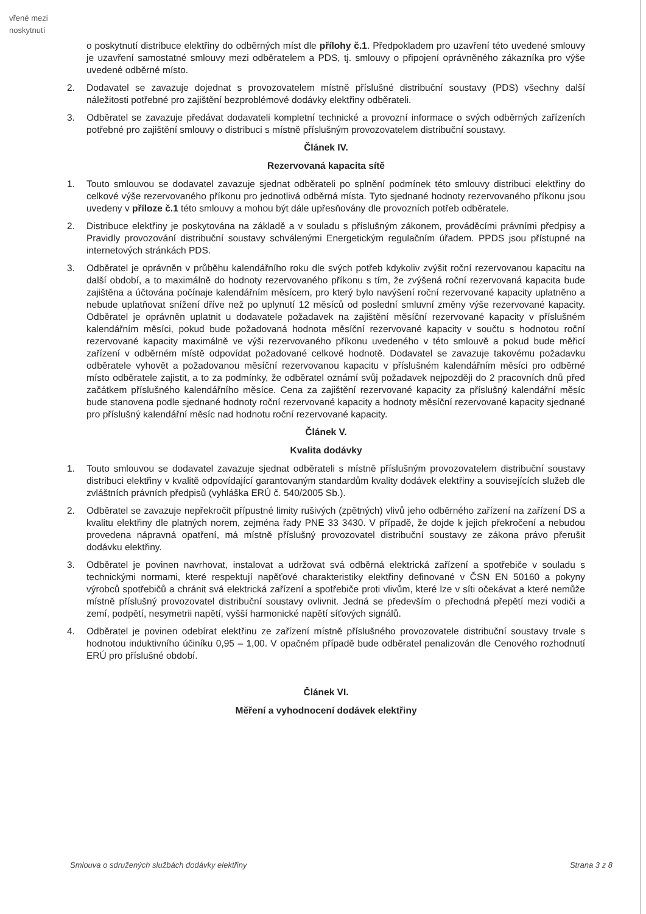vřené mezi
noskytnutí
o poskytnutí distribuce elektřiny do odběrných míst dle přílohy č.1. Předpokladem pro uzavření této uvedené smlouvy je uzavření samostatné smlouvy mezi odběratelem a PDS, tj. smlouvy o připojení oprávněného zákazníka pro výše uvedené odběrné místo.
2. Dodavatel se zavazuje dojednat s provozovatelem místně příslušné distribuční soustavy (PDS) všechny další náležitosti potřebné pro zajištění bezproblémové dodávky elektřiny odběrateli.
3. Odběratel se zavazuje předávat dodavateli kompletní technické a provozní informace o svých odběrných zařízeních potřebné pro zajištění smlouvy o distribuci s místně příslušným provozovatelem distribuční soustavy.
Článek IV.
Rezervovaná kapacita sítě
1. Touto smlouvou se dodavatel zavazuje sjednat odběrateli po splnění podmínek této smlouvy distribuci elektřiny do celkové výše rezervovaného příkonu pro jednotlivá odběrná místa. Tyto sjednané hodnoty rezervovaného příkonu jsou uvedeny v příloze č.1 této smlouvy a mohou být dále upřesňovány dle provozních potřeb odběratele.
2. Distribuce elektřiny je poskytována na základě a v souladu s příslušným zákonem, prováděcími právními předpisy a Pravidly provozování distribuční soustavy schválenými Energetickým regulačním úřadem. PPDS jsou přístupné na internetových stránkách PDS.
3. Odběratel je oprávněn v průběhu kalendářního roku dle svých potřeb kdykoliv zvýšit roční rezervovanou kapacitu na další období, a to maximálně do hodnoty rezervovaného příkonu s tím, že zvýšená roční rezervovaná kapacita bude zajištěna a účtována počínaje kalendářním měsícem, pro který bylo navýšení roční rezervované kapacity uplatněno a nebude uplatňovat snížení dříve než po uplynutí 12 měsíců od poslední smluvní změny výše rezervované kapacity. Odběratel je oprávněn uplatnit u dodavatele požadavek na zajištění měsíční rezervované kapacity v příslušném kalendářním měsíci, pokud bude požadovaná hodnota měsíční rezervované kapacity v součtu s hodnotou roční rezervované kapacity maximálně ve výši rezervovaného příkonu uvedeného v této smlouvě a pokud bude měřicí zařízení v odběrném místě odpovídat požadované celkové hodnotě. Dodavatel se zavazuje takovému požadavku odběratele vyhovět a požadovanou měsíční rezervovanou kapacitu v příslušném kalendářním měsíci pro odběrné místo odběratele zajistit, a to za podmínky, že odběratel oznámí svůj požadavek nejpozději do 2 pracovních dnů před začátkem příslušného kalendářního měsíce. Cena za zajištění rezervované kapacity za příslušný kalendářní měsíc bude stanovena podle sjednané hodnoty roční rezervované kapacity a hodnoty měsíční rezervované kapacity sjednané pro příslušný kalendářní měsíc nad hodnotu roční rezervované kapacity.
Článek V.
Kvalita dodávky
1. Touto smlouvou se dodavatel zavazuje sjednat odběrateli s místně příslušným provozovatelem distribuční soustavy distribuci elektřiny v kvalitě odpovídající garantovaným standardům kvality dodávek elektřiny a souvisejících služeb dle zvláštních právních předpisů (vyhláška ERÚ č. 540/2005 Sb.).
2. Odběratel se zavazuje nepřekročit přípustné limity rušivých (zpětných) vlivů jeho odběrného zařízení na zařízení DS a kvalitu elektřiny dle platných norem, zejména řady PNE 33 3430. V případě, že dojde k jejich překročení a nebudou provedena nápravná opatření, má místně příslušný provozovatel distribuční soustavy ze zákona právo přerušit dodávku elektřiny.
3. Odběratel je povinen navrhovat, instalovat a udržovat svá odběrná elektrická zařízení a spotřebiče v souladu s technickými normami, které respektují napěťové charakteristiky elektřiny definované v ČSN EN 50160 a pokyny výrobců spotřebičů a chránit svá elektrická zařízení a spotřebiče proti vlivům, které lze v síti očekávat a které nemůže místně příslušný provozovatel distribuční soustavy ovlivnit. Jedná se především o přechodná přepětí mezi vodiči a zemí, podpětí, nesymetrii napětí, vyšší harmonické napětí síťových signálů.
4. Odběratel je povinen odebírat elektřinu ze zařízení místně příslušného provozovatele distribuční soustavy trvale s hodnotou induktivního účiníku 0,95 – 1,00. V opačném případě bude odběratel penalizován dle Cenového rozhodnutí ERÚ pro příslušné období.
Článek VI.
Měření a vyhodnocení dodávek elektřiny
Smlouva o sdružených službách dodávky elektřiny Strana 3 z 8